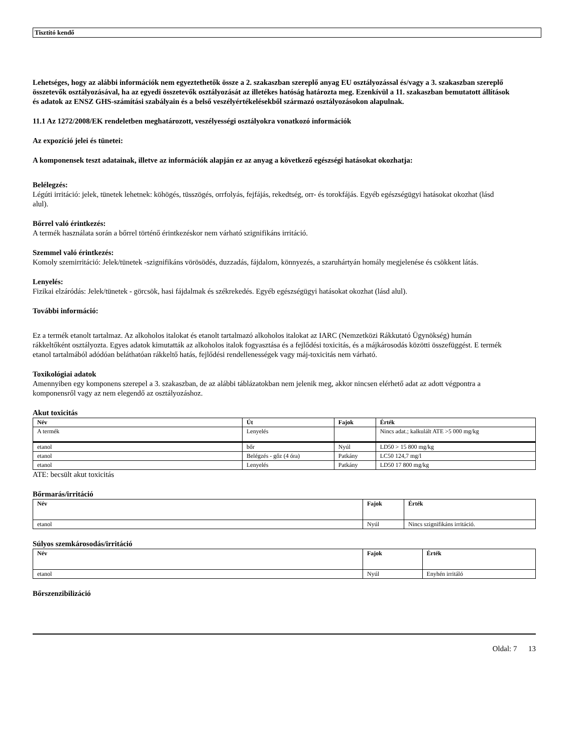Tisztító kendő
Lehetséges, hogy az alábbi információk nem egyeztethetők össze a 2. szakaszban szereplő anyag EU osztályozással és/vagy a 3. szakaszban szereplő összetevők osztályozásával, ha az egyedi összetevők osztályozását az illetékes hatóság határozta meg. Ezenkívül a 11. szakaszban bemutatott állítások és adatok az ENSZ GHS-számítási szabályain és a belső veszélyértékelésekből származó osztályozásokon alapulnak.
11.1 Az 1272/2008/EK rendeletben meghatározott, veszélyességi osztályokra vonatkozó információk
Az expozíció jelei és tünetei:
A komponensek teszt adatainak, illetve az információk alapján ez az anyag a következő egészségi hatásokat okozhatja:
Belélegzés:
Légúti irritáció: jelek, tünetek lehetnek: köhögés, tüsszögés, orrfolyás, fejfájás, rekedtség, orr- és torokfájás. Egyéb egészségügyi hatásokat okozhat (lásd alul).
Bőrrel való érintkezés:
A termék használata során a bőrrel történő érintkezéskor nem várható szignifikáns irritáció.
Szemmel való érintkezés:
Komoly szemirritáció: Jelek/tünetek -szignifikáns vörösödés, duzzadás, fájdalom, könnyezés, a szaruhártyán homály megjelenése és csökkent látás.
Lenyelés:
Fizikai elzáródás: Jelek/tünetek - görcsök, hasi fájdalmak és székrekedés. Egyéb egészségügyi hatásokat okozhat (lásd alul).
További információ:
Ez a termék etanolt tartalmaz. Az alkoholos italokat és etanolt tartalmazó alkoholos italokat az IARC (Nemzetközi Rákkutató Ügynökség) humán rákkeltőként osztályozta. Egyes adatok kimutatták az alkoholos italok fogyasztása és a fejlődési toxicitás, és a májkárosodás közötti összefüggést. E termék etanol tartalmából adódóan beláthatóan rákkeltő hatás, fejlődési rendellenességek vagy máj-toxicitás nem várható.
Toxikológiai adatok
Amennyiben egy komponens szerepel a 3. szakaszban, de az alábbi táblázatokban nem jelenik meg, akkor nincsen elérhető adat az adott végpontra a komponensről vagy az nem elegendő az osztályozáshoz.
Akut toxicitás
| Név | Út | Fajok | Érték |
| --- | --- | --- | --- |
| A termék | Lenyelés | | Nincs adat.; kalkulált ATE >5 000 mg/kg |
| etanol | bőr | Nyúl | LD50 > 15 800 mg/kg |
| etanol | Belégzés - gőz (4 óra) | Patkány | LC50 124,7 mg/l |
| etanol | Lenyelés | Patkány | LD50 17 800 mg/kg |
ATE: becsült akut toxicitás
Bőrmarás/irritáció
| Név | Fajok | Érték |
| --- | --- | --- |
| etanol | Nyúl | Nincs szignifikáns irritáció. |
Súlyos szemkárosodás/irritáció
| Név | Fajok | Érték |
| --- | --- | --- |
| etanol | Nyúl | Enyhén irritáló |
Bőrszenzibilizáció
Oldal: 7 13